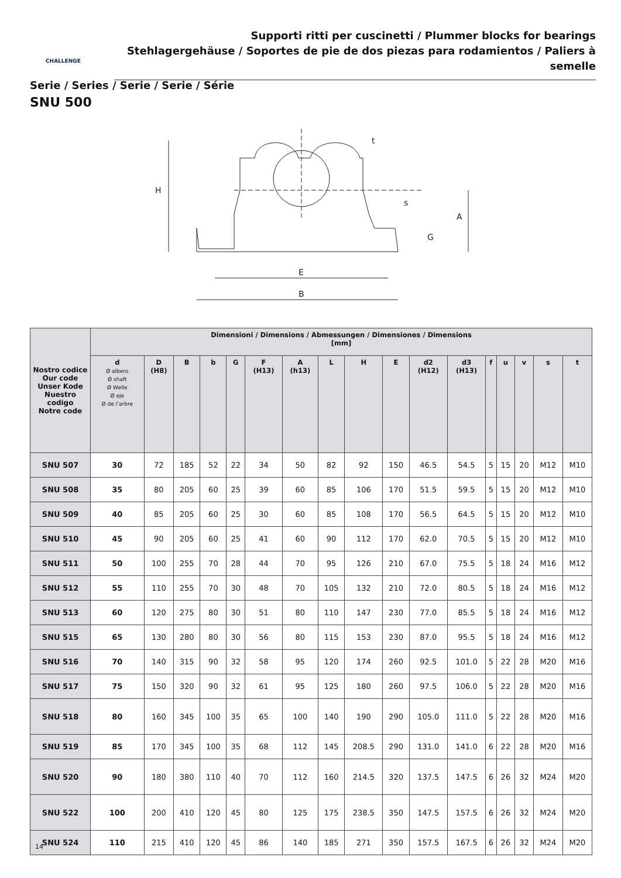Supporti ritti per cuscinetti / Plummer blocks for bearings
Stehlagergehäuse / Soportes de pie de dos piezas para rodamientos / Paliers à semelle
CHALLENGE
Serie / Series / Serie / Serie / Série
SNU 500
H
A
G
E
B
t
s
| Nostro codice Our code Unser Kode Nuestro codigo Notre code | Dimensioni / Dimensions / Abmessungen / Dimensiones / Dimensions [mm] | | | | | | | | | | | | | | | | |
| --- | --- | --- | --- | --- | --- | --- | --- | --- | --- | --- | --- | --- | --- | --- | --- | --- | --- |
| | d Ø albero Ø shaft Ø Welle Ø eje Ø de l’arbre | D (H8) | B | b | G | F (H13) | A (h13) | L | H | E | d2 (H12) | d3 (H13) | f | u | v | s | t |
| SNU 507 | 30 | 72 | 185 | 52 | 22 | 34 | 50 | 82 | 92 | 150 | 46.5 | 54.5 | 5 | 15 | 20 | M12 | M10 |
| SNU 508 | 35 | 80 | 205 | 60 | 25 | 39 | 60 | 85 | 106 | 170 | 51.5 | 59.5 | 5 | 15 | 20 | M12 | M10 |
| SNU 509 | 40 | 85 | 205 | 60 | 25 | 30 | 60 | 85 | 108 | 170 | 56.5 | 64.5 | 5 | 15 | 20 | M12 | M10 |
| SNU 510 | 45 | 90 | 205 | 60 | 25 | 41 | 60 | 90 | 112 | 170 | 62.0 | 70.5 | 5 | 15 | 20 | M12 | M10 |
| SNU 511 | 50 | 100 | 255 | 70 | 28 | 44 | 70 | 95 | 126 | 210 | 67.0 | 75.5 | 5 | 18 | 24 | M16 | M12 |
| SNU 512 | 55 | 110 | 255 | 70 | 30 | 48 | 70 | 105 | 132 | 210 | 72.0 | 80.5 | 5 | 18 | 24 | M16 | M12 |
| SNU 513 | 60 | 120 | 275 | 80 | 30 | 51 | 80 | 110 | 147 | 230 | 77.0 | 85.5 | 5 | 18 | 24 | M16 | M12 |
| SNU 515 | 65 | 130 | 280 | 80 | 30 | 56 | 80 | 115 | 153 | 230 | 87.0 | 95.5 | 5 | 18 | 24 | M16 | M12 |
| SNU 516 | 70 | 140 | 315 | 90 | 32 | 58 | 95 | 120 | 174 | 260 | 92.5 | 101.0 | 5 | 22 | 28 | M20 | M16 |
| SNU 517 | 75 | 150 | 320 | 90 | 32 | 61 | 95 | 125 | 180 | 260 | 97.5 | 106.0 | 5 | 22 | 28 | M20 | M16 |
| SNU 518 | 80 | 160 | 345 | 100 | 35 | 65 | 100 | 140 | 190 | 290 | 105.0 | 111.0 | 5 | 22 | 28 | M20 | M16 |
| SNU 519 | 85 | 170 | 345 | 100 | 35 | 68 | 112 | 145 | 208.5 | 290 | 131.0 | 141.0 | 6 | 22 | 28 | M20 | M16 |
| SNU 520 | 90 | 180 | 380 | 110 | 40 | 70 | 112 | 160 | 214.5 | 320 | 137.5 | 147.5 | 6 | 26 | 32 | M24 | M20 |
| SNU 522 | 100 | 200 | 410 | 120 | 45 | 80 | 125 | 175 | 238.5 | 350 | 147.5 | 157.5 | 6 | 26 | 32 | M24 | M20 |
| SNU 524 | 110 | 215 | 410 | 120 | 45 | 86 | 140 | 185 | 271 | 350 | 157.5 | 167.5 | 6 | 26 | 32 | M24 | M20 |
14